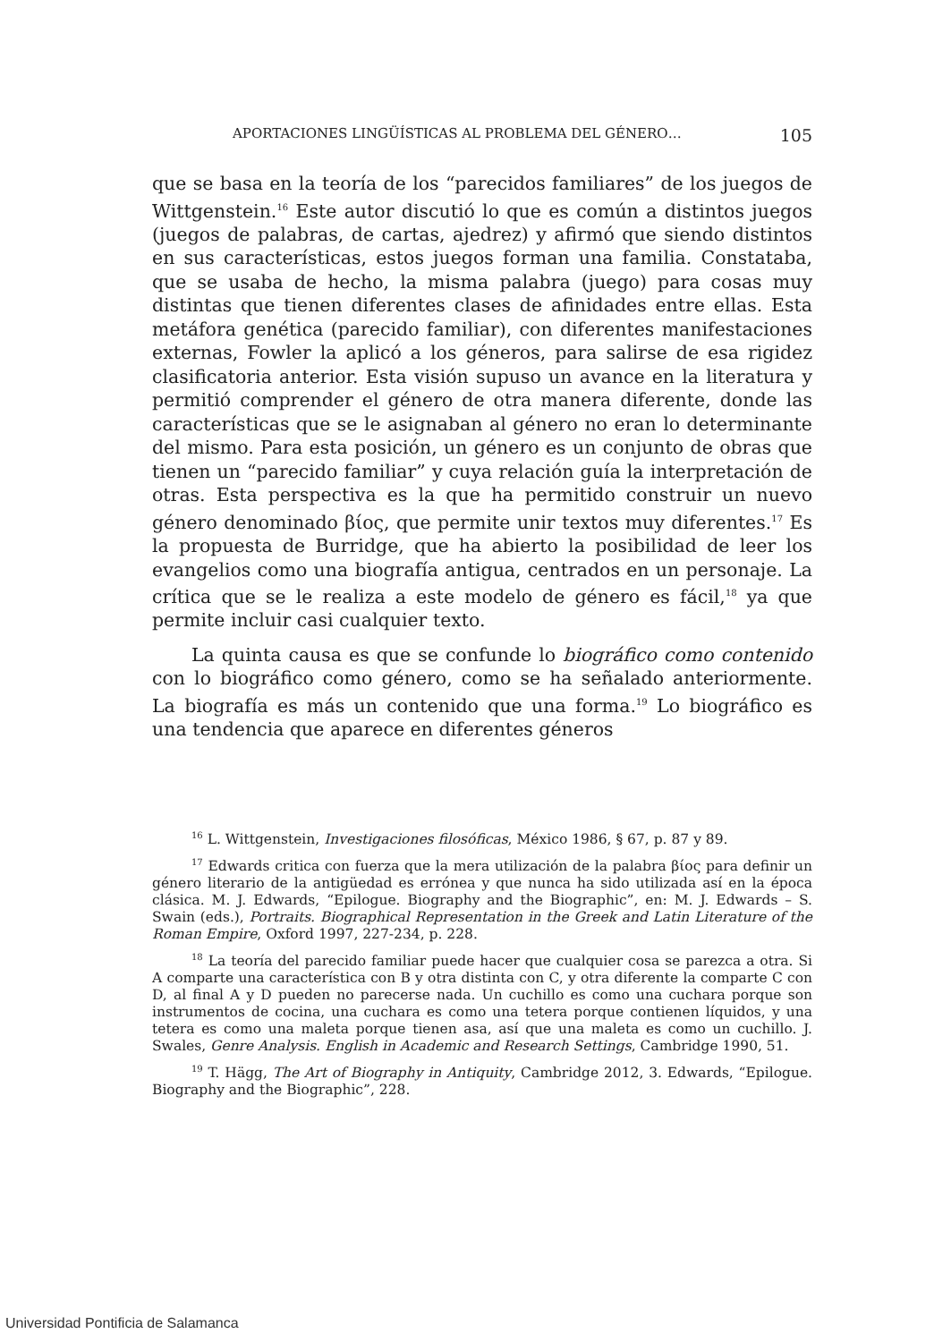APORTACIONES LINGÜÍSTICAS AL PROBLEMA DEL GÉNERO… 105
que se basa en la teoría de los “parecidos familiares” de los juegos de Wittgenstein.<sup>16</sup> Este autor discutió lo que es común a distintos juegos (juegos de palabras, de cartas, ajedrez) y afirmó que siendo distintos en sus características, estos juegos forman una familia. Constataba, que se usaba de hecho, la misma palabra (juego) para cosas muy distintas que tienen diferentes clases de afinidades entre ellas. Esta metáfora genética (parecido familiar), con diferentes manifestaciones externas, Fowler la aplicó a los géneros, para salirse de esa rigidez clasificatoria anterior. Esta visión supuso un avance en la literatura y permitió comprender el género de otra manera diferente, donde las características que se le asignaban al género no eran lo determinante del mismo. Para esta posición, un género es un conjunto de obras que tienen un “parecido familiar” y cuya relación guía la interpretación de otras. Esta perspectiva es la que ha permitido construir un nuevo género denominado βίος, que permite unir textos muy diferentes.<sup>17</sup> Es la propuesta de Burridge, que ha abierto la posibilidad de leer los evangelios como una biografía antigua, centrados en un personaje. La crítica que se le realiza a este modelo de género es fácil,<sup>18</sup> ya que permite incluir casi cualquier texto.
La quinta causa es que se confunde lo biográfico como contenido con lo biográfico como género, como se ha señalado anteriormente. La biografía es más un contenido que una forma.<sup>19</sup> Lo biográfico es una tendencia que aparece en diferentes géneros
<sup>16</sup> L. Wittgenstein, Investigaciones filosóficas, México 1986, § 67, p. 87 y 89.
<sup>17</sup> Edwards critica con fuerza que la mera utilización de la palabra βίος para definir un género literario de la antigüedad es errónea y que nunca ha sido utilizada así en la época clásica. M. J. Edwards, “Epilogue. Biography and the Biographic”, en: M. J. Edwards – S. Swain (eds.), Portraits. Biographical Representation in the Greek and Latin Literature of the Roman Empire, Oxford 1997, 227-234, p. 228.
<sup>18</sup> La teoría del parecido familiar puede hacer que cualquier cosa se parezca a otra. Si A comparte una característica con B y otra distinta con C, y otra diferente la comparte C con D, al final A y D pueden no parecerse nada. Un cuchillo es como una cuchara porque son instrumentos de cocina, una cuchara es como una tetera porque contienen líquidos, y una tetera es como una maleta porque tienen asa, así que una maleta es como un cuchillo. J. Swales, Genre Analysis. English in Academic and Research Settings, Cambridge 1990, 51.
<sup>19</sup> T. Hägg, The Art of Biography in Antiquity, Cambridge 2012, 3. Edwards, “Epilogue. Biography and the Biographic”, 228.
Universidad Pontificia de Salamanca